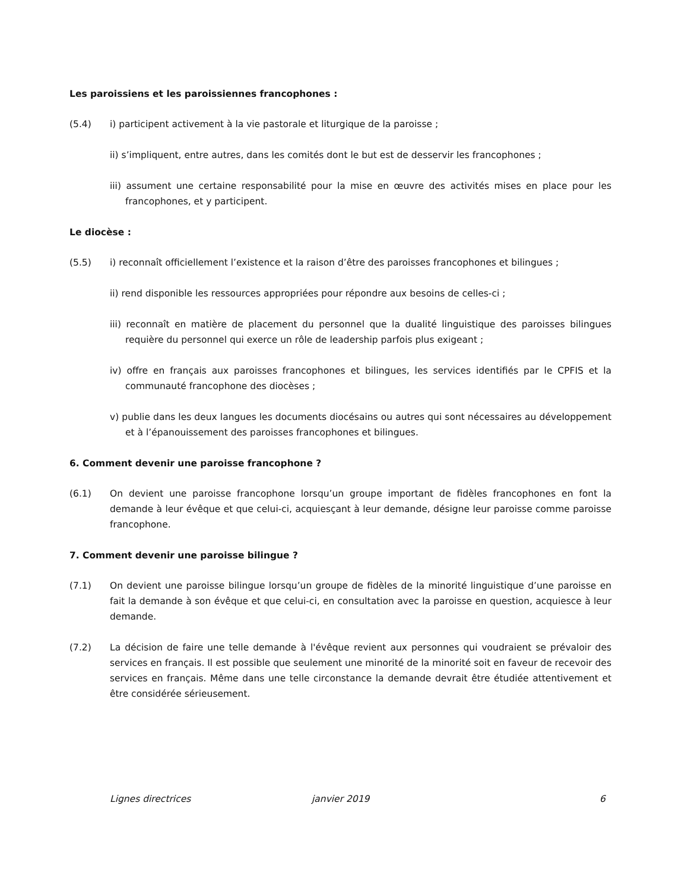Les paroissiens et les paroissiennes francophones :
(5.4) i) participent activement à la vie pastorale et liturgique de la paroisse ;
ii) s’impliquent, entre autres, dans les comités dont le but est de desservir les francophones ;
iii) assument une certaine responsabilité pour la mise en œuvre des activités mises en place pour les francophones, et y participent.
Le diocèse :
(5.5) i) reconnaît officiellement l’existence et la raison d’être des paroisses francophones et bilingues ;
ii) rend disponible les ressources appropriées pour répondre aux besoins de celles-ci ;
iii) reconnaît en matière de placement du personnel que la dualité linguistique des paroisses bilingues requière du personnel qui exerce un rôle de leadership parfois plus exigeant ;
iv) offre en français aux paroisses francophones et bilingues, les services identifiés par le CPFIS et la communauté francophone des diocèses ;
v) publie dans les deux langues les documents diocésains ou autres qui sont nécessaires au développement et à l’épanouissement des paroisses francophones et bilingues.
6. Comment devenir une paroisse francophone ?
(6.1) On devient une paroisse francophone lorsqu’un groupe important de fidèles francophones en font la demande à leur évêque et que celui-ci, acquiesçant à leur demande, désigne leur paroisse comme paroisse francophone.
7. Comment devenir une paroisse bilingue ?
(7.1) On devient une paroisse bilingue lorsqu’un groupe de fidèles de la minorité linguistique d’une paroisse en fait la demande à son évêque et que celui-ci, en consultation avec la paroisse en question, acquiesce à leur demande.
(7.2) La décision de faire une telle demande à l'évêque revient aux personnes qui voudraient se prévaloir des services en français. Il est possible que seulement une minorité de la minorité soit en faveur de recevoir des services en français. Même dans une telle circonstance la demande devrait être étudiée attentivement et être considérée sérieusement.
Lignes directrices janvier 2019 6